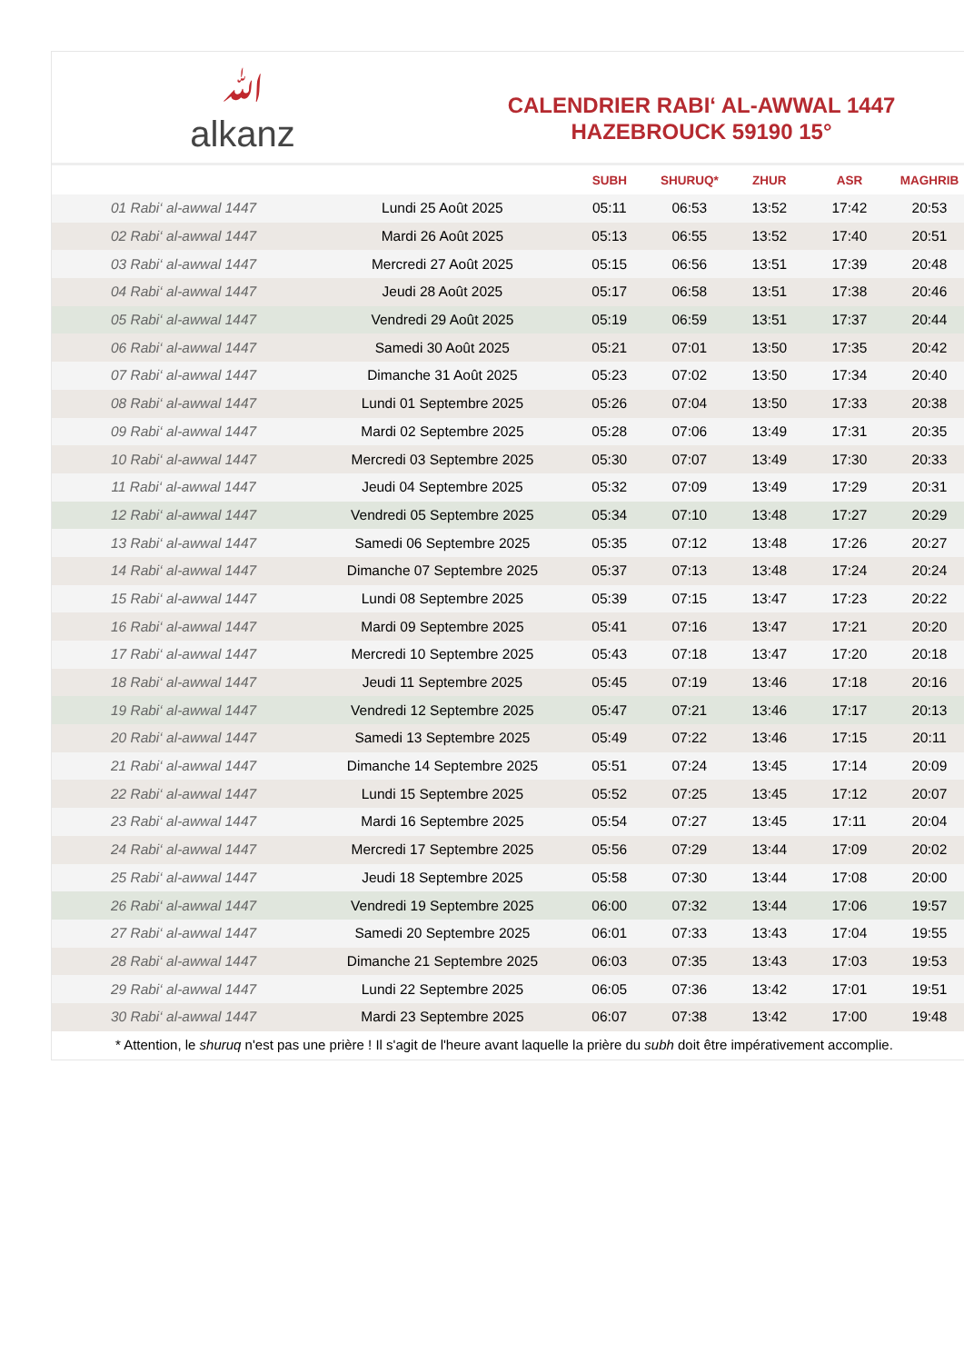ﷲ
alkanz
CALENDRIER RABI‘ AL-AWWAL 1447
HAZEBROUCK 59190 15°
| | | SUBH | SHURUQ* | ZHUR | ASR | MAGHRIB |
| --- | --- | --- | --- | --- | --- | --- |
| 01 Rabi‘ al-awwal 1447 | Lundi 25 Août 2025 | 05:11 | 06:53 | 13:52 | 17:42 | 20:53 |
| 02 Rabi‘ al-awwal 1447 | Mardi 26 Août 2025 | 05:13 | 06:55 | 13:52 | 17:40 | 20:51 |
| 03 Rabi‘ al-awwal 1447 | Mercredi 27 Août 2025 | 05:15 | 06:56 | 13:51 | 17:39 | 20:48 |
| 04 Rabi‘ al-awwal 1447 | Jeudi 28 Août 2025 | 05:17 | 06:58 | 13:51 | 17:38 | 20:46 |
| 05 Rabi‘ al-awwal 1447 | Vendredi 29 Août 2025 | 05:19 | 06:59 | 13:51 | 17:37 | 20:44 |
| 06 Rabi‘ al-awwal 1447 | Samedi 30 Août 2025 | 05:21 | 07:01 | 13:50 | 17:35 | 20:42 |
| 07 Rabi‘ al-awwal 1447 | Dimanche 31 Août 2025 | 05:23 | 07:02 | 13:50 | 17:34 | 20:40 |
| 08 Rabi‘ al-awwal 1447 | Lundi 01 Septembre 2025 | 05:26 | 07:04 | 13:50 | 17:33 | 20:38 |
| 09 Rabi‘ al-awwal 1447 | Mardi 02 Septembre 2025 | 05:28 | 07:06 | 13:49 | 17:31 | 20:35 |
| 10 Rabi‘ al-awwal 1447 | Mercredi 03 Septembre 2025 | 05:30 | 07:07 | 13:49 | 17:30 | 20:33 |
| 11 Rabi‘ al-awwal 1447 | Jeudi 04 Septembre 2025 | 05:32 | 07:09 | 13:49 | 17:29 | 20:31 |
| 12 Rabi‘ al-awwal 1447 | Vendredi 05 Septembre 2025 | 05:34 | 07:10 | 13:48 | 17:27 | 20:29 |
| 13 Rabi‘ al-awwal 1447 | Samedi 06 Septembre 2025 | 05:35 | 07:12 | 13:48 | 17:26 | 20:27 |
| 14 Rabi‘ al-awwal 1447 | Dimanche 07 Septembre 2025 | 05:37 | 07:13 | 13:48 | 17:24 | 20:24 |
| 15 Rabi‘ al-awwal 1447 | Lundi 08 Septembre 2025 | 05:39 | 07:15 | 13:47 | 17:23 | 20:22 |
| 16 Rabi‘ al-awwal 1447 | Mardi 09 Septembre 2025 | 05:41 | 07:16 | 13:47 | 17:21 | 20:20 |
| 17 Rabi‘ al-awwal 1447 | Mercredi 10 Septembre 2025 | 05:43 | 07:18 | 13:47 | 17:20 | 20:18 |
| 18 Rabi‘ al-awwal 1447 | Jeudi 11 Septembre 2025 | 05:45 | 07:19 | 13:46 | 17:18 | 20:16 |
| 19 Rabi‘ al-awwal 1447 | Vendredi 12 Septembre 2025 | 05:47 | 07:21 | 13:46 | 17:17 | 20:13 |
| 20 Rabi‘ al-awwal 1447 | Samedi 13 Septembre 2025 | 05:49 | 07:22 | 13:46 | 17:15 | 20:11 |
| 21 Rabi‘ al-awwal 1447 | Dimanche 14 Septembre 2025 | 05:51 | 07:24 | 13:45 | 17:14 | 20:09 |
| 22 Rabi‘ al-awwal 1447 | Lundi 15 Septembre 2025 | 05:52 | 07:25 | 13:45 | 17:12 | 20:07 |
| 23 Rabi‘ al-awwal 1447 | Mardi 16 Septembre 2025 | 05:54 | 07:27 | 13:45 | 17:11 | 20:04 |
| 24 Rabi‘ al-awwal 1447 | Mercredi 17 Septembre 2025 | 05:56 | 07:29 | 13:44 | 17:09 | 20:02 |
| 25 Rabi‘ al-awwal 1447 | Jeudi 18 Septembre 2025 | 05:58 | 07:30 | 13:44 | 17:08 | 20:00 |
| 26 Rabi‘ al-awwal 1447 | Vendredi 19 Septembre 2025 | 06:00 | 07:32 | 13:44 | 17:06 | 19:57 |
| 27 Rabi‘ al-awwal 1447 | Samedi 20 Septembre 2025 | 06:01 | 07:33 | 13:43 | 17:04 | 19:55 |
| 28 Rabi‘ al-awwal 1447 | Dimanche 21 Septembre 2025 | 06:03 | 07:35 | 13:43 | 17:03 | 19:53 |
| 29 Rabi‘ al-awwal 1447 | Lundi 22 Septembre 2025 | 06:05 | 07:36 | 13:42 | 17:01 | 19:51 |
| 30 Rabi‘ al-awwal 1447 | Mardi 23 Septembre 2025 | 06:07 | 07:38 | 13:42 | 17:00 | 19:48 |
* Attention, le shuruq n'est pas une prière ! Il s'agit de l'heure avant laquelle la prière du subh doit être impérativement accomplie.